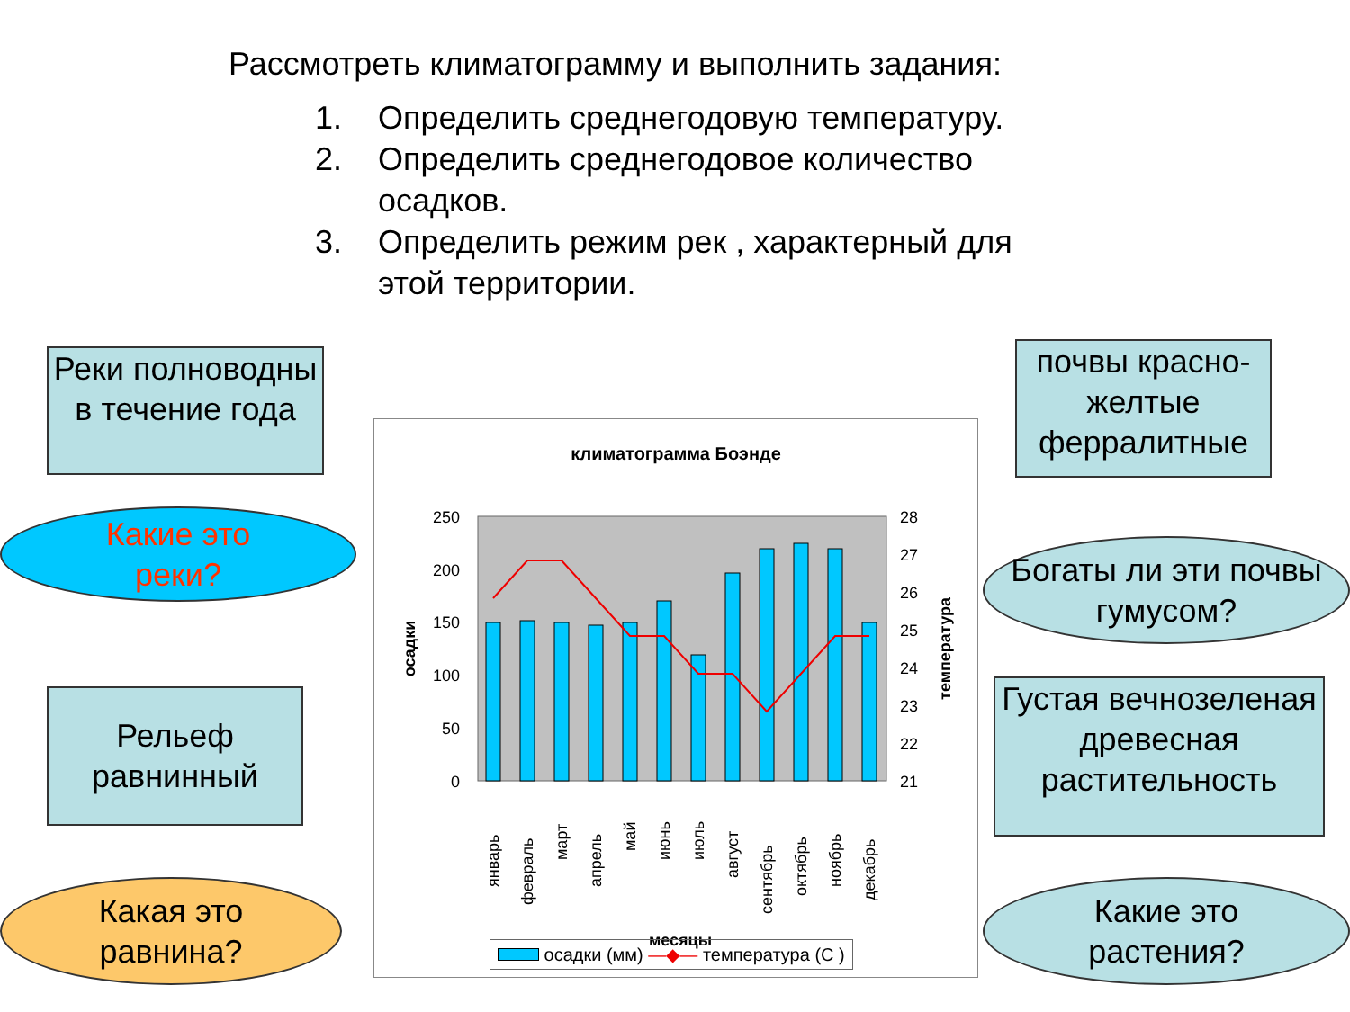Рассмотреть климатограмму и выполнить задания:
1. Определить среднегодовую температуру.
2. Определить среднегодовое количество осадков.
3. Определить режим рек , характерный для этой территории.
Реки полноводны в течение года
Какие это
реки?
Рельеф равнинный
Какая это
равнина?
почвы красно-желтые ферралитные
Богаты ли эти почвы гумусом?
Густая вечнозеленая древесная растительность
Какие это
растения?
климатограмма Боэнде
250
200
150
100
50
0
28
27
26
25
24
23
22
21
осадки
температура
январь
февраль
март
апрель
май
июнь
июль
август
сентябрь
октябрь
ноябрь
декабрь
месяцы
осадки (мм) —◆— температура (С )